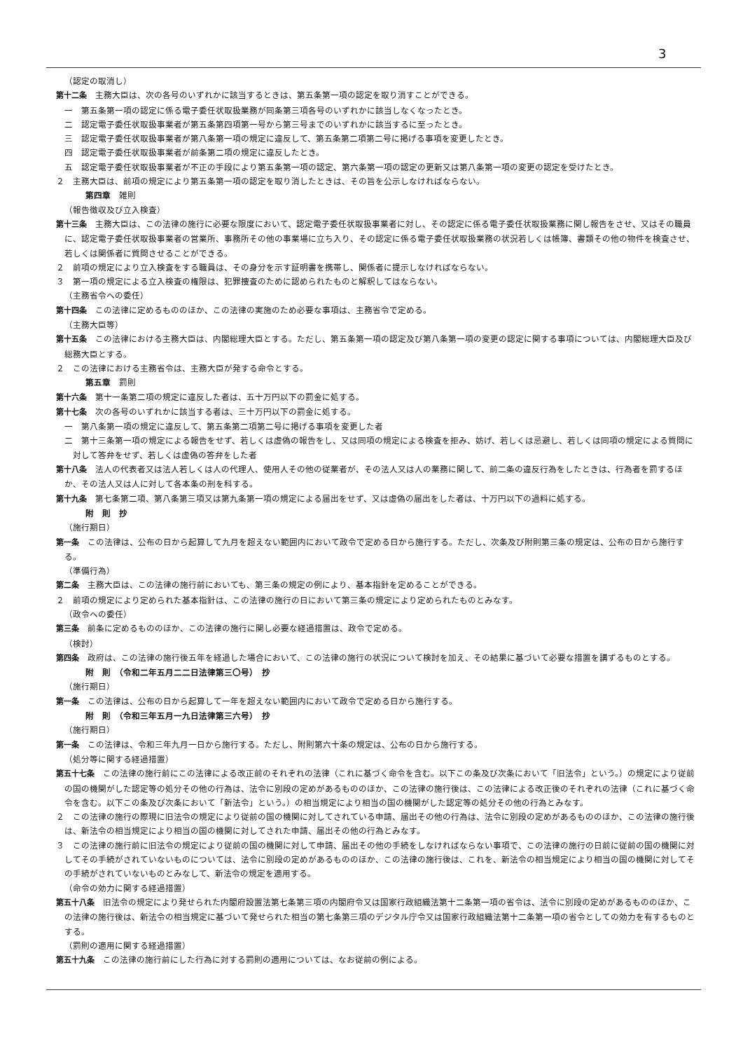3
（認定の取消し）
第十二条　主務大臣は、次の各号のいずれかに該当するときは、第五条第一項の認定を取り消すことができる。
一　第五条第一項の認定に係る電子委任状取扱業務が同条第三項各号のいずれかに該当しなくなったとき。
二　認定電子委任状取扱事業者が第五条第四項第一号から第三号までのいずれかに該当するに至ったとき。
三　認定電子委任状取扱事業者が第八条第一項の規定に違反して、第五条第二項第二号に掲げる事項を変更したとき。
四　認定電子委任状取扱事業者が前条第二項の規定に違反したとき。
五　認定電子委任状取扱事業者が不正の手段により第五条第一項の認定、第六条第一項の認定の更新又は第八条第一項の変更の認定を受けたとき。
２　主務大臣は、前項の規定により第五条第一項の認定を取り消したときは、その旨を公示しなければならない。
第四章　雑則
（報告徴収及び立入検査）
第十三条　主務大臣は、この法律の施行に必要な限度において、認定電子委任状取扱事業者に対し、その認定に係る電子委任状取扱業務に関し報告をさせ、又はその職員に、認定電子委任状取扱事業者の営業所、事務所その他の事業場に立ち入り、その認定に係る電子委任状取扱業務の状況若しくは帳簿、書類その他の物件を検査させ、若しくは関係者に質問させることができる。
２　前項の規定により立入検査をする職員は、その身分を示す証明書を携帯し、関係者に提示しなければならない。
３　第一項の規定による立入検査の権限は、犯罪捜査のために認められたものと解釈してはならない。
（主務省令への委任）
第十四条　この法律に定めるもののほか、この法律の実施のため必要な事項は、主務省令で定める。
（主務大臣等）
第十五条　この法律における主務大臣は、内閣総理大臣とする。ただし、第五条第一項の認定及び第八条第一項の変更の認定に関する事項については、内閣総理大臣及び総務大臣とする。
２　この法律における主務省令は、主務大臣が発する命令とする。
第五章　罰則
第十六条　第十一条第二項の規定に違反した者は、五十万円以下の罰金に処する。
第十七条　次の各号のいずれかに該当する者は、三十万円以下の罰金に処する。
一　第八条第一項の規定に違反して、第五条第二項第二号に掲げる事項を変更した者
二　第十三条第一項の規定による報告をせず、若しくは虚偽の報告をし、又は同項の規定による検査を拒み、妨げ、若しくは忌避し、若しくは同項の規定による質問に対して答弁をせず、若しくは虚偽の答弁をした者
第十八条　法人の代表者又は法人若しくは人の代理人、使用人その他の従業者が、その法人又は人の業務に関して、前二条の違反行為をしたときは、行為者を罰するほか、その法人又は人に対して各本条の刑を科する。
第十九条　第七条第二項、第八条第三項又は第九条第一項の規定による届出をせず、又は虚偽の届出をした者は、十万円以下の過料に処する。
附　則　抄
（施行期日）
第一条　この法律は、公布の日から起算して九月を超えない範囲内において政令で定める日から施行する。ただし、次条及び附則第三条の規定は、公布の日から施行する。
（準備行為）
第二条　主務大臣は、この法律の施行前においても、第三条の規定の例により、基本指針を定めることができる。
２　前項の規定により定められた基本指針は、この法律の施行の日において第三条の規定により定められたものとみなす。
（政令への委任）
第三条　前条に定めるもののほか、この法律の施行に関し必要な経過措置は、政令で定める。
（検討）
第四条　政府は、この法律の施行後五年を経過した場合において、この法律の施行の状況について検討を加え、その結果に基づいて必要な措置を講ずるものとする。
附　則　（令和二年五月二二日法律第三〇号）　抄
（施行期日）
第一条　この法律は、公布の日から起算して一年を超えない範囲内において政令で定める日から施行する。
附　則　（令和三年五月一九日法律第三六号）　抄
（施行期日）
第一条　この法律は、令和三年九月一日から施行する。ただし、附則第六十条の規定は、公布の日から施行する。
（処分等に関する経過措置）
第五十七条　この法律の施行前にこの法律による改正前のそれぞれの法律（これに基づく命令を含む。以下この条及び次条において「旧法令」という。）の規定により従前の国の機関がした認定等の処分その他の行為は、法令に別段の定めがあるもののほか、この法律の施行後は、この法律による改正後のそれぞれの法律（これに基づく命令を含む。以下この条及び次条において「新法令」という。）の相当規定により相当の国の機関がした認定等の処分その他の行為とみなす。
２　この法律の施行の際現に旧法令の規定により従前の国の機関に対してされている申請、届出その他の行為は、法令に別段の定めがあるもののほか、この法律の施行後は、新法令の相当規定により相当の国の機関に対してされた申請、届出その他の行為とみなす。
３　この法律の施行前に旧法令の規定により従前の国の機関に対して申請、届出その他の手続をしなければならない事項で、この法律の施行の日前に従前の国の機関に対してその手続がされていないものについては、法令に別段の定めがあるもののほか、この法律の施行後は、これを、新法令の相当規定により相当の国の機関に対してその手続がされていないものとみなして、新法令の規定を適用する。
（命令の効力に関する経過措置）
第五十八条　旧法令の規定により発せられた内閣府設置法第七条第三項の内閣府令又は国家行政組織法第十二条第一項の省令は、法令に別段の定めがあるもののほか、この法律の施行後は、新法令の相当規定に基づいて発せられた相当の第七条第三項のデジタル庁令又は国家行政組織法第十二条第一項の省令としての効力を有するものとする。
（罰則の適用に関する経過措置）
第五十九条　この法律の施行前にした行為に対する罰則の適用については、なお従前の例による。